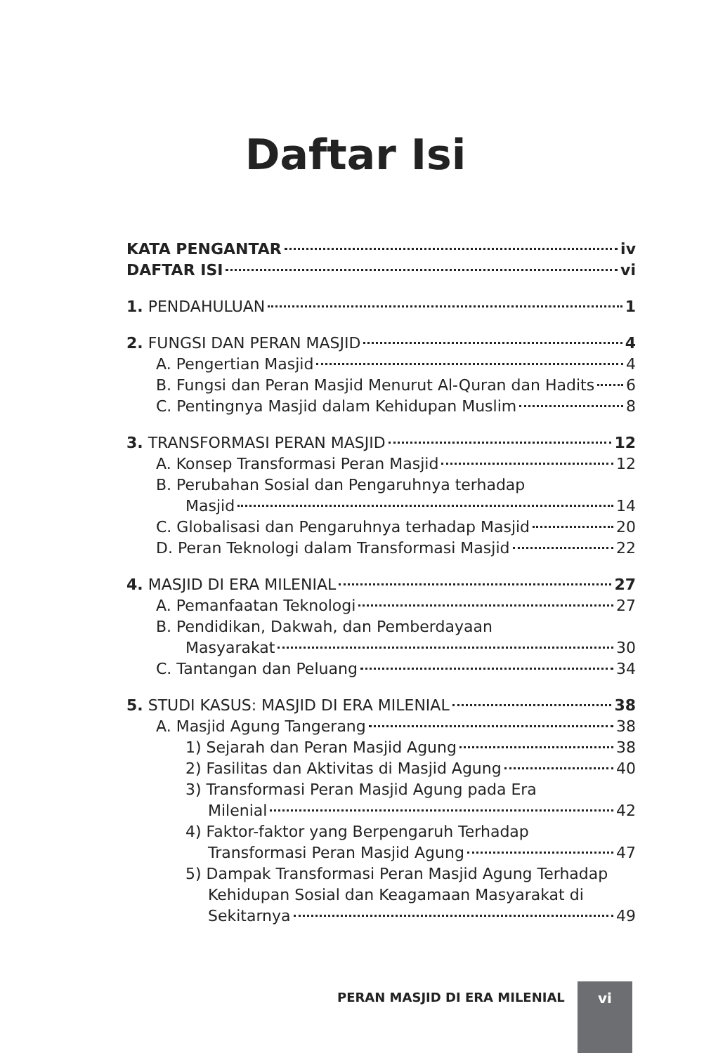Daftar Isi
KATA PENGANTAR iv
DAFTAR ISI vi
1. PENDAHULUAN 1
2. FUNGSI DAN PERAN MASJID 4
A. Pengertian Masjid 4
B. Fungsi dan Peran Masjid Menurut Al-Quran dan Hadits 6
C. Pentingnya Masjid dalam Kehidupan Muslim 8
3. TRANSFORMASI PERAN MASJID 12
A. Konsep Transformasi Peran Masjid 12
B. Perubahan Sosial dan Pengaruhnya terhadap
Masjid 14
C. Globalisasi dan Pengaruhnya terhadap Masjid 20
D. Peran Teknologi dalam Transformasi Masjid 22
4. MASJID DI ERA MILENIAL 27
A. Pemanfaatan Teknologi 27
B. Pendidikan, Dakwah, dan Pemberdayaan
Masyarakat 30
C. Tantangan dan Peluang 34
5. STUDI KASUS: MASJID DI ERA MILENIAL 38
A. Masjid Agung Tangerang 38
1) Sejarah dan Peran Masjid Agung 38
2) Fasilitas dan Aktivitas di Masjid Agung 40
3) Transformasi Peran Masjid Agung pada Era
Milenial 42
4) Faktor-faktor yang Berpengaruh Terhadap
Transformasi Peran Masjid Agung 47
5) Dampak Transformasi Peran Masjid Agung Terhadap
Kehidupan Sosial dan Keagamaan Masyarakat di
Sekitarnya 49
PERAN MASJID DI ERA MILENIAL vi